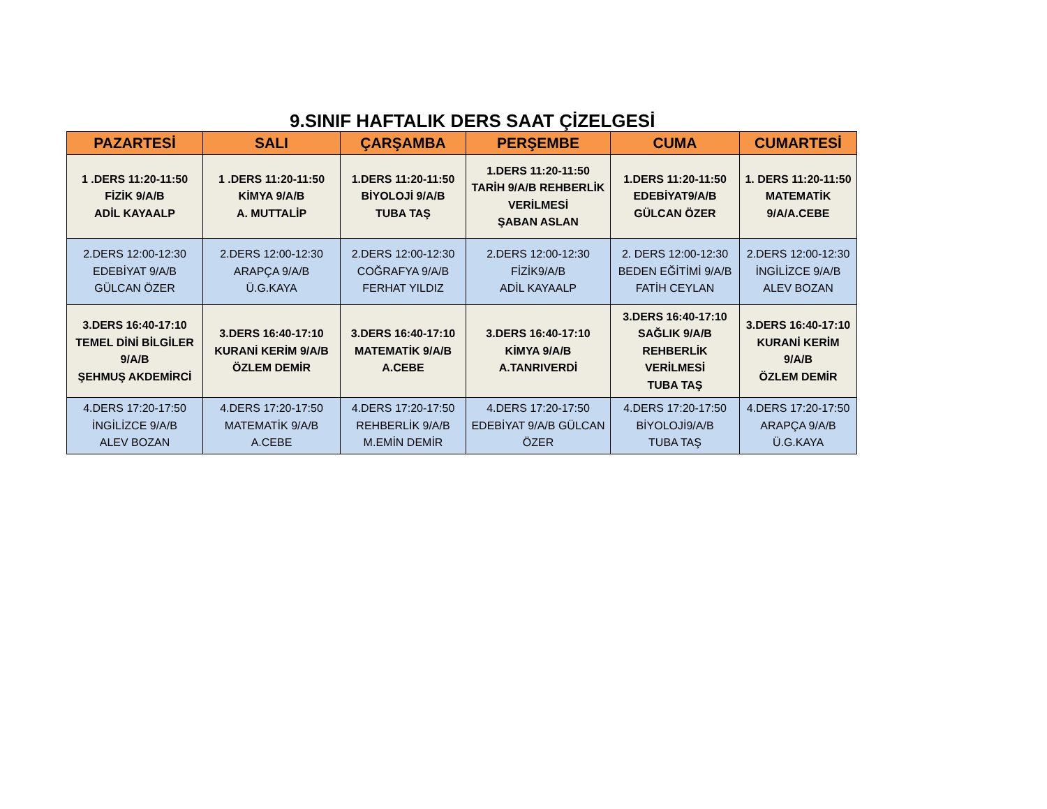9.SINIF HAFTALIK DERS SAAT ÇİZELGESİ
| PAZARTESİ | SALI | ÇARŞAMBA | PERŞEMBE | CUMA | CUMARTESİ |
| --- | --- | --- | --- | --- | --- |
| 1 .DERS 11:20-11:50 FİZİK 9/A/B ADİL KAYAALP | 1 .DERS 11:20-11:50 KİMYA 9/A/B A. MUTTALİP | 1.DERS 11:20-11:50 BİYOLOJİ 9/A/B TUBA TAŞ | 1.DERS 11:20-11:50 TARİH 9/A/B REHBERLİK VERİLMESİ ŞABAN ASLAN | 1.DERS 11:20-11:50 EDEBİYAT9/A/B GÜLCAN ÖZER | 1. DERS 11:20-11:50 MATEMATİK 9/A/A.CEBE |
| 2.DERS 12:00-12:30 EDEBİYAT 9/A/B GÜLCAN ÖZER | 2.DERS 12:00-12:30 ARAPÇA 9/A/B Ü.G.KAYA | 2.DERS 12:00-12:30 COĞRAFYA 9/A/B FERHAT YILDIZ | 2.DERS 12:00-12:30 FİZİK9/A/B ADİL KAYAALP | 2. DERS 12:00-12:30 BEDEN EĞİTİMİ 9/A/B FATİH CEYLAN | 2.DERS 12:00-12:30 İNGİLİZCE 9/A/B ALEV BOZAN |
| 3.DERS 16:40-17:10 TEMEL DİNİ BİLGİLER 9/A/B ŞEHMUŞ AKDEMİRCİ | 3.DERS 16:40-17:10 KURANİ KERİM 9/A/B ÖZLEM DEMİR | 3.DERS 16:40-17:10 MATEMATİK 9/A/B A.CEBE | 3.DERS 16:40-17:10 KİMYA 9/A/B A.TANRIVERDİ | 3.DERS 16:40-17:10 SAĞLIK 9/A/B REHBERLİK VERİLMESİ TUBA TAŞ | 3.DERS 16:40-17:10 KURANİ KERİM 9/A/B ÖZLEM DEMİR |
| 4.DERS 17:20-17:50 İNGİLİZCE 9/A/B ALEV BOZAN | 4.DERS 17:20-17:50 MATEMATİK 9/A/B A.CEBE | 4.DERS 17:20-17:50 REHBERLİK 9/A/B M.EMİN DEMİR | 4.DERS 17:20-17:50 EDEBİYAT 9/A/B GÜLCAN ÖZER | 4.DERS 17:20-17:50 BİYOLOJİ9/A/B TUBA TAŞ | 4.DERS 17:20-17:50 ARAPÇA 9/A/B Ü.G.KAYA |